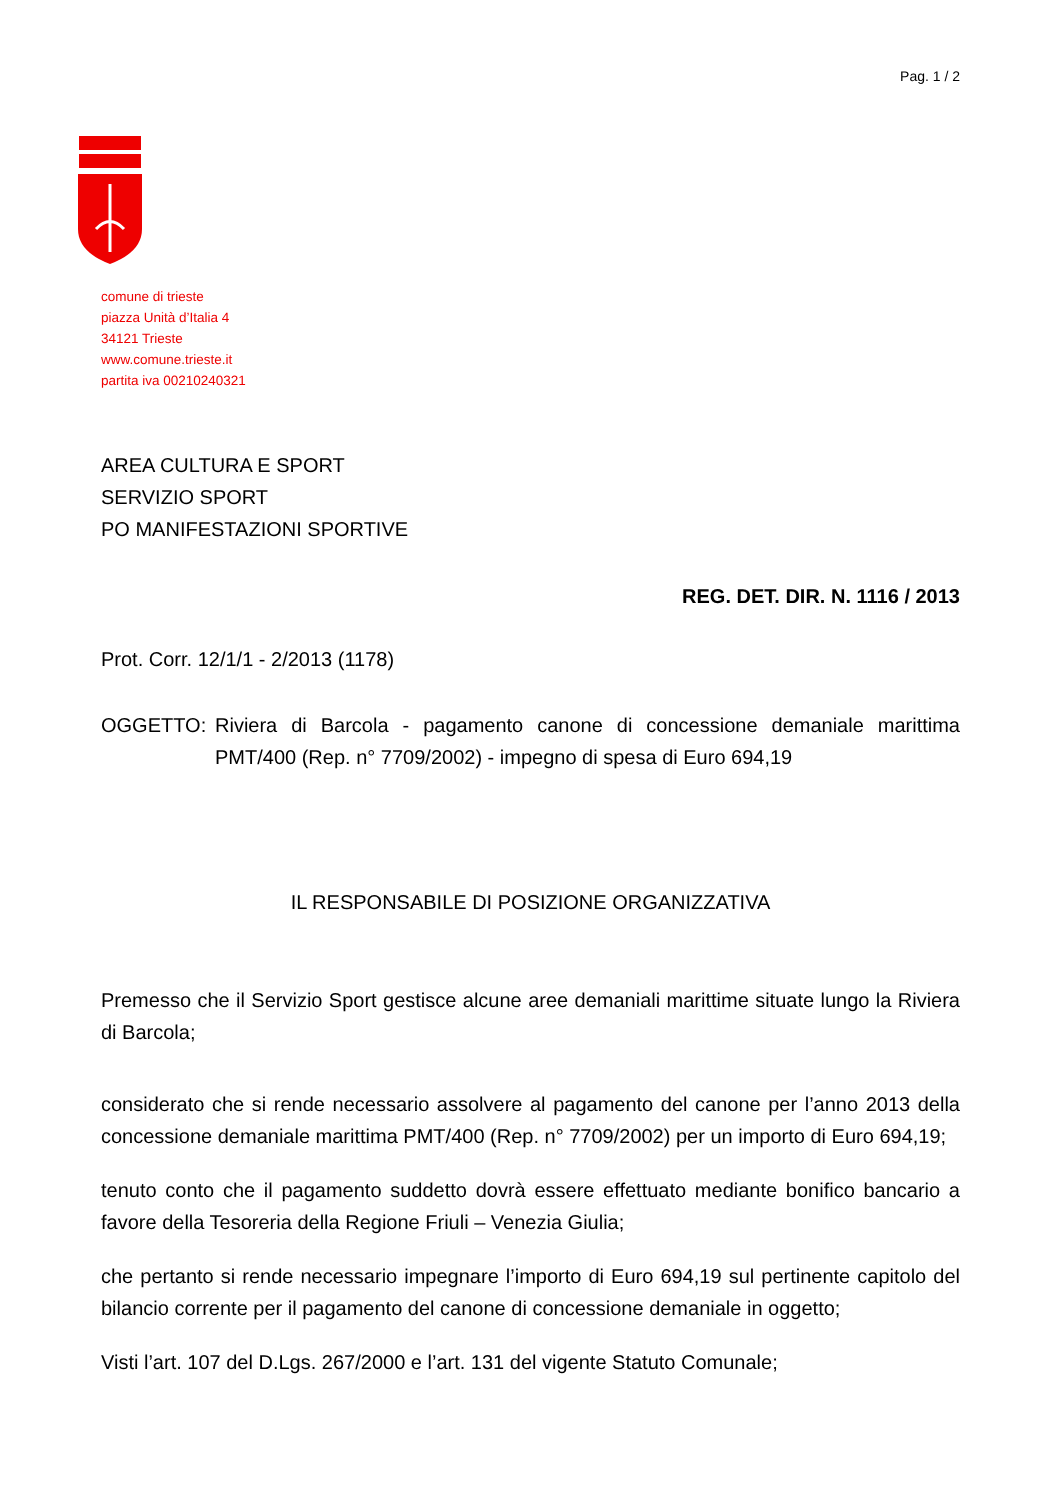Pag. 1 / 2
comune di trieste
piazza Unità d’Italia 4
34121 Trieste
www.comune.trieste.it
partita iva 00210240321
AREA CULTURA E SPORT
SERVIZIO SPORT
PO MANIFESTAZIONI SPORTIVE
REG. DET. DIR. N. 1116 / 2013
Prot. Corr. 12/1/1 - 2/2013 (1178)
OGGETTO: Riviera di Barcola - pagamento canone di concessione demaniale marittima PMT/400 (Rep. n° 7709/2002) - impegno di spesa di Euro 694,19
IL RESPONSABILE DI POSIZIONE ORGANIZZATIVA
Premesso che il Servizio Sport gestisce alcune aree demaniali marittime situate lungo la Riviera di Barcola;
considerato che si rende necessario assolvere al pagamento del canone per l’anno 2013 della concessione demaniale marittima PMT/400 (Rep. n° 7709/2002) per un importo di Euro 694,19;
tenuto conto che il pagamento suddetto dovrà essere effettuato mediante bonifico bancario a favore della Tesoreria della Regione Friuli – Venezia Giulia;
che pertanto si rende necessario impegnare l’importo di Euro 694,19 sul pertinente capitolo del bilancio corrente per il pagamento del canone di concessione demaniale in oggetto;
Visti l’art. 107 del D.Lgs. 267/2000 e l’art. 131 del vigente Statuto Comunale;